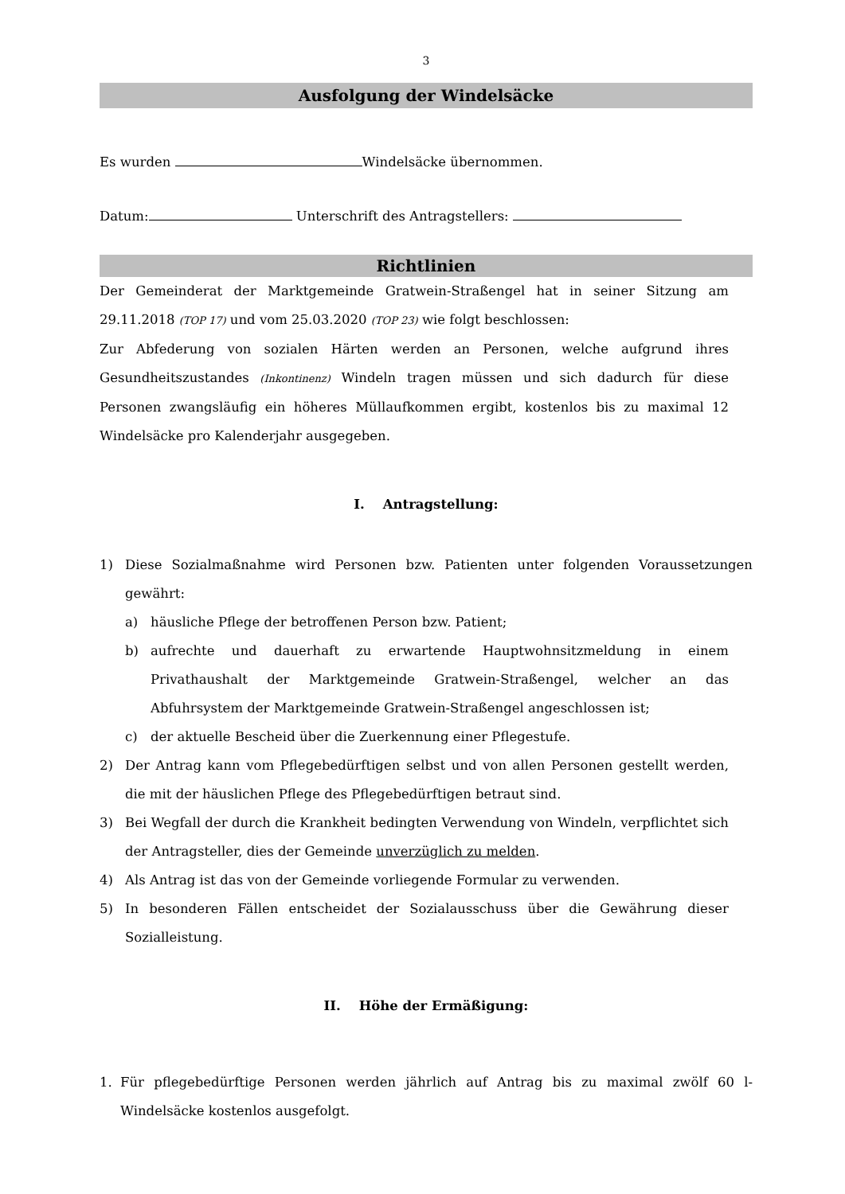3
Ausfolgung der Windelsäcke
Es wurden Windelsäcke übernommen.
Datum: Unterschrift des Antragstellers:
Richtlinien
Der Gemeinderat der Marktgemeinde Gratwein-Straßengel hat in seiner Sitzung am 29.11.2018 (TOP 17) und vom 25.03.2020 (TOP 23) wie folgt beschlossen:
Zur Abfederung von sozialen Härten werden an Personen, welche aufgrund ihres Gesundheitszustandes (Inkontinenz) Windeln tragen müssen und sich dadurch für diese Personen zwangsläufig ein höheres Müllaufkommen ergibt, kostenlos bis zu maximal 12 Windelsäcke pro Kalenderjahr ausgegeben.
I. Antragstellung:
1) Diese Sozialmaßnahme wird Personen bzw. Patienten unter folgenden Voraussetzungen gewährt:
a) häusliche Pflege der betroffenen Person bzw. Patient;
b) aufrechte und dauerhaft zu erwartende Hauptwohnsitzmeldung in einem Privathaushalt der Marktgemeinde Gratwein-Straßengel, welcher an das Abfuhrsystem der Marktgemeinde Gratwein-Straßengel angeschlossen ist;
c) der aktuelle Bescheid über die Zuerkennung einer Pflegestufe.
2) Der Antrag kann vom Pflegebedürftigen selbst und von allen Personen gestellt werden, die mit der häuslichen Pflege des Pflegebedürftigen betraut sind.
3) Bei Wegfall der durch die Krankheit bedingten Verwendung von Windeln, verpflichtet sich der Antragsteller, dies der Gemeinde unverzüglich zu melden.
4) Als Antrag ist das von der Gemeinde vorliegende Formular zu verwenden.
5) In besonderen Fällen entscheidet der Sozialausschuss über die Gewährung dieser Sozialleistung.
II. Höhe der Ermäßigung:
1. Für pflegebedürftige Personen werden jährlich auf Antrag bis zu maximal zwölf 60 l-Windelsäcke kostenlos ausgefolgt.